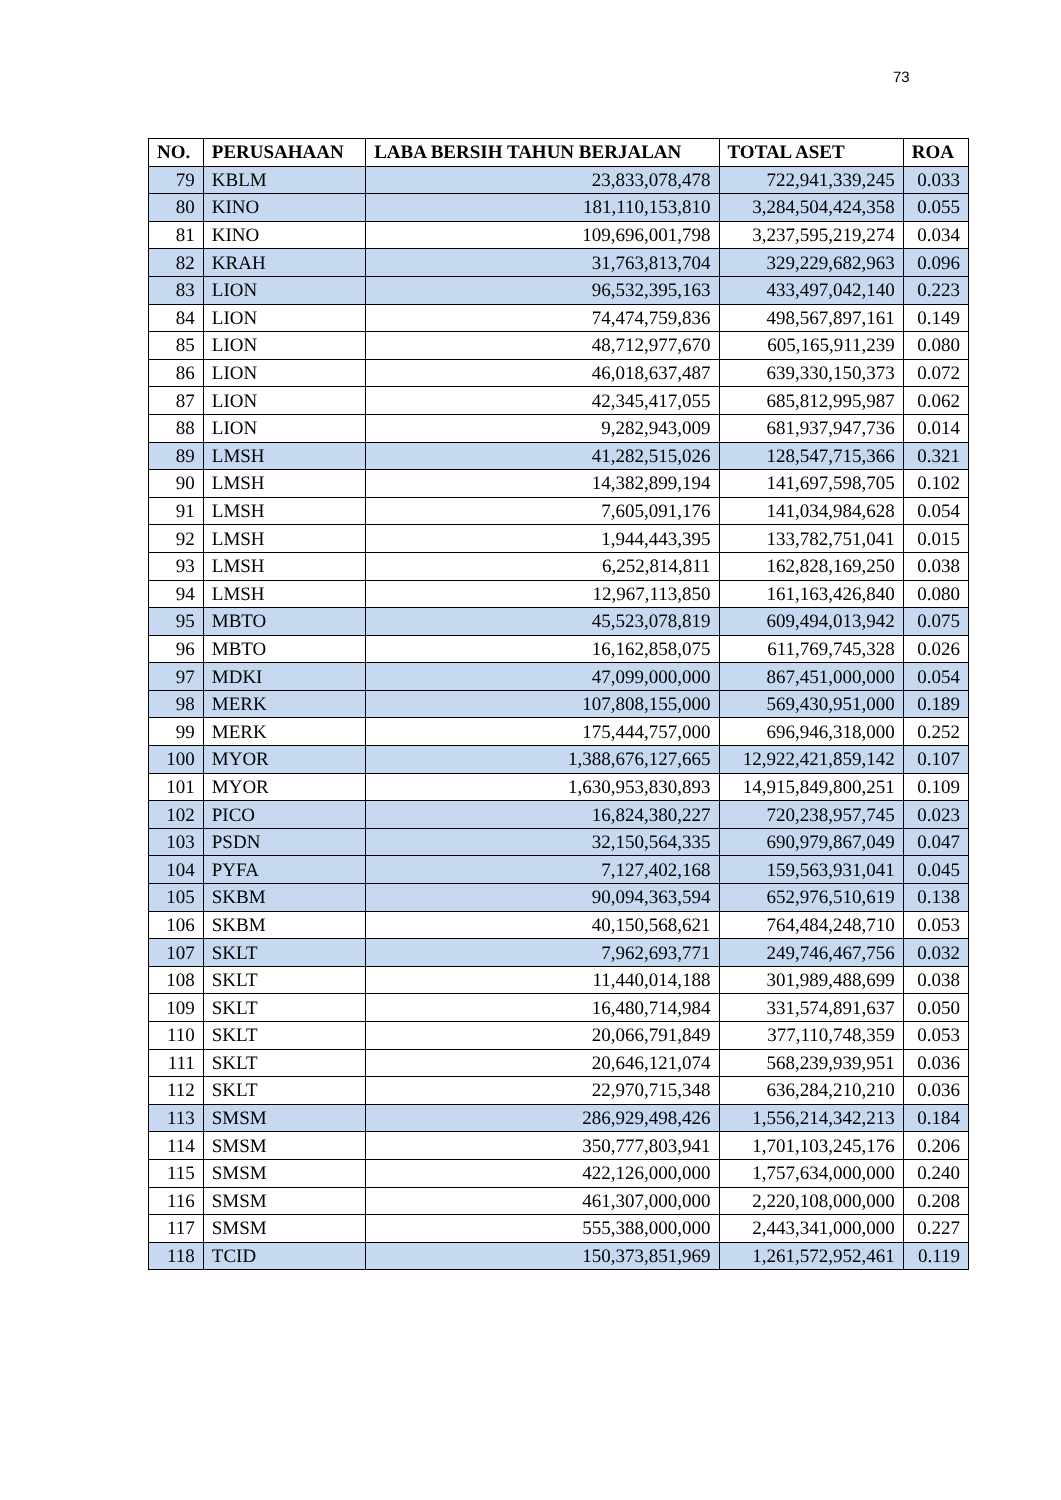73
| NO. | PERUSAHAAN | LABA BERSIH TAHUN BERJALAN | TOTAL ASET | ROA |
| --- | --- | --- | --- | --- |
| 79 | KBLM | 23,833,078,478 | 722,941,339,245 | 0.033 |
| 80 | KINO | 181,110,153,810 | 3,284,504,424,358 | 0.055 |
| 81 | KINO | 109,696,001,798 | 3,237,595,219,274 | 0.034 |
| 82 | KRAH | 31,763,813,704 | 329,229,682,963 | 0.096 |
| 83 | LION | 96,532,395,163 | 433,497,042,140 | 0.223 |
| 84 | LION | 74,474,759,836 | 498,567,897,161 | 0.149 |
| 85 | LION | 48,712,977,670 | 605,165,911,239 | 0.080 |
| 86 | LION | 46,018,637,487 | 639,330,150,373 | 0.072 |
| 87 | LION | 42,345,417,055 | 685,812,995,987 | 0.062 |
| 88 | LION | 9,282,943,009 | 681,937,947,736 | 0.014 |
| 89 | LMSH | 41,282,515,026 | 128,547,715,366 | 0.321 |
| 90 | LMSH | 14,382,899,194 | 141,697,598,705 | 0.102 |
| 91 | LMSH | 7,605,091,176 | 141,034,984,628 | 0.054 |
| 92 | LMSH | 1,944,443,395 | 133,782,751,041 | 0.015 |
| 93 | LMSH | 6,252,814,811 | 162,828,169,250 | 0.038 |
| 94 | LMSH | 12,967,113,850 | 161,163,426,840 | 0.080 |
| 95 | MBTO | 45,523,078,819 | 609,494,013,942 | 0.075 |
| 96 | MBTO | 16,162,858,075 | 611,769,745,328 | 0.026 |
| 97 | MDKI | 47,099,000,000 | 867,451,000,000 | 0.054 |
| 98 | MERK | 107,808,155,000 | 569,430,951,000 | 0.189 |
| 99 | MERK | 175,444,757,000 | 696,946,318,000 | 0.252 |
| 100 | MYOR | 1,388,676,127,665 | 12,922,421,859,142 | 0.107 |
| 101 | MYOR | 1,630,953,830,893 | 14,915,849,800,251 | 0.109 |
| 102 | PICO | 16,824,380,227 | 720,238,957,745 | 0.023 |
| 103 | PSDN | 32,150,564,335 | 690,979,867,049 | 0.047 |
| 104 | PYFA | 7,127,402,168 | 159,563,931,041 | 0.045 |
| 105 | SKBM | 90,094,363,594 | 652,976,510,619 | 0.138 |
| 106 | SKBM | 40,150,568,621 | 764,484,248,710 | 0.053 |
| 107 | SKLT | 7,962,693,771 | 249,746,467,756 | 0.032 |
| 108 | SKLT | 11,440,014,188 | 301,989,488,699 | 0.038 |
| 109 | SKLT | 16,480,714,984 | 331,574,891,637 | 0.050 |
| 110 | SKLT | 20,066,791,849 | 377,110,748,359 | 0.053 |
| 111 | SKLT | 20,646,121,074 | 568,239,939,951 | 0.036 |
| 112 | SKLT | 22,970,715,348 | 636,284,210,210 | 0.036 |
| 113 | SMSM | 286,929,498,426 | 1,556,214,342,213 | 0.184 |
| 114 | SMSM | 350,777,803,941 | 1,701,103,245,176 | 0.206 |
| 115 | SMSM | 422,126,000,000 | 1,757,634,000,000 | 0.240 |
| 116 | SMSM | 461,307,000,000 | 2,220,108,000,000 | 0.208 |
| 117 | SMSM | 555,388,000,000 | 2,443,341,000,000 | 0.227 |
| 118 | TCID | 150,373,851,969 | 1,261,572,952,461 | 0.119 |